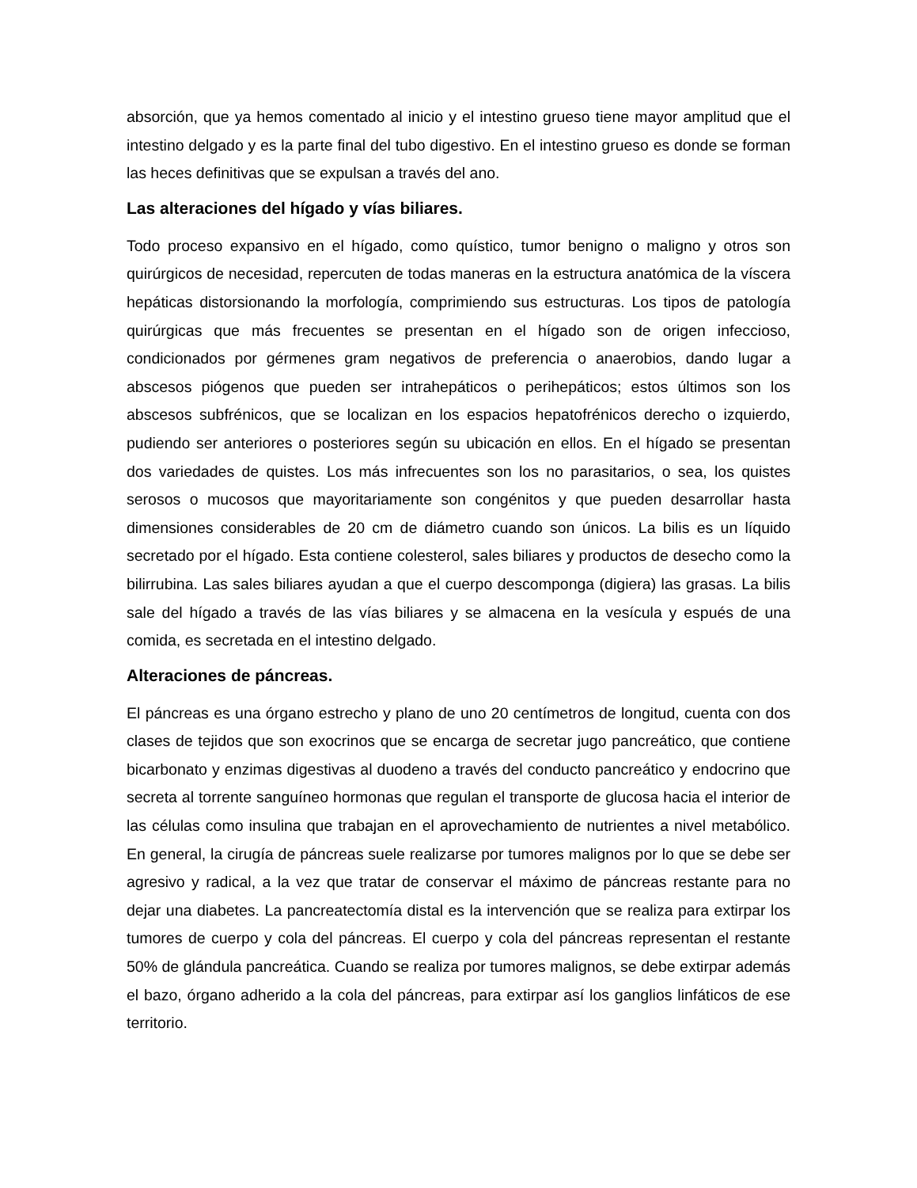absorción, que ya hemos comentado al inicio y el intestino grueso tiene mayor amplitud que el intestino delgado y es la parte final del tubo digestivo. En el intestino grueso es donde se forman las heces definitivas que se expulsan a través del ano.
Las alteraciones del hígado y vías biliares.
Todo proceso expansivo en el hígado, como quístico, tumor benigno o maligno y otros son quirúrgicos de necesidad, repercuten de todas maneras en la estructura anatómica de la víscera hepáticas distorsionando la morfología, comprimiendo sus estructuras. Los tipos de patología quirúrgicas que más frecuentes se presentan en el hígado son de origen infeccioso, condicionados por gérmenes gram negativos de preferencia o anaerobios, dando lugar a abscesos piógenos que pueden ser intrahepáticos o perihepáticos; estos últimos son los abscesos subfrénicos, que se localizan en los espacios hepatofrénicos derecho o izquierdo, pudiendo ser anteriores o posteriores según su ubicación en ellos. En el hígado se presentan dos variedades de quistes. Los más infrecuentes son los no parasitarios, o sea, los quistes serosos o mucosos que mayoritariamente son congénitos y que pueden desarrollar hasta dimensiones considerables de 20 cm de diámetro cuando son únicos. La bilis es un líquido secretado por el hígado. Esta contiene colesterol, sales biliares y productos de desecho como la bilirrubina. Las sales biliares ayudan a que el cuerpo descomponga (digiera) las grasas. La bilis sale del hígado a través de las vías biliares y se almacena en la vesícula y espués de una comida, es secretada en el intestino delgado.
Alteraciones de páncreas.
El páncreas es una órgano estrecho y plano de uno 20 centímetros de longitud, cuenta con dos clases de tejidos que son exocrinos que se encarga de secretar jugo pancreático, que contiene bicarbonato y enzimas digestivas al duodeno a través del conducto pancreático y endocrino que secreta al torrente sanguíneo hormonas que regulan el transporte de glucosa hacia el interior de las células como insulina que trabajan en el aprovechamiento de nutrientes a nivel metabólico. En general, la cirugía de páncreas suele realizarse por tumores malignos por lo que se debe ser agresivo y radical, a la vez que tratar de conservar el máximo de páncreas restante para no dejar una diabetes. La pancreatectomía distal es la intervención que se realiza para extirpar los tumores de cuerpo y cola del páncreas. El cuerpo y cola del páncreas representan el restante 50% de glándula pancreática. Cuando se realiza por tumores malignos, se debe extirpar además el bazo, órgano adherido a la cola del páncreas, para extirpar así los ganglios linfáticos de ese territorio.